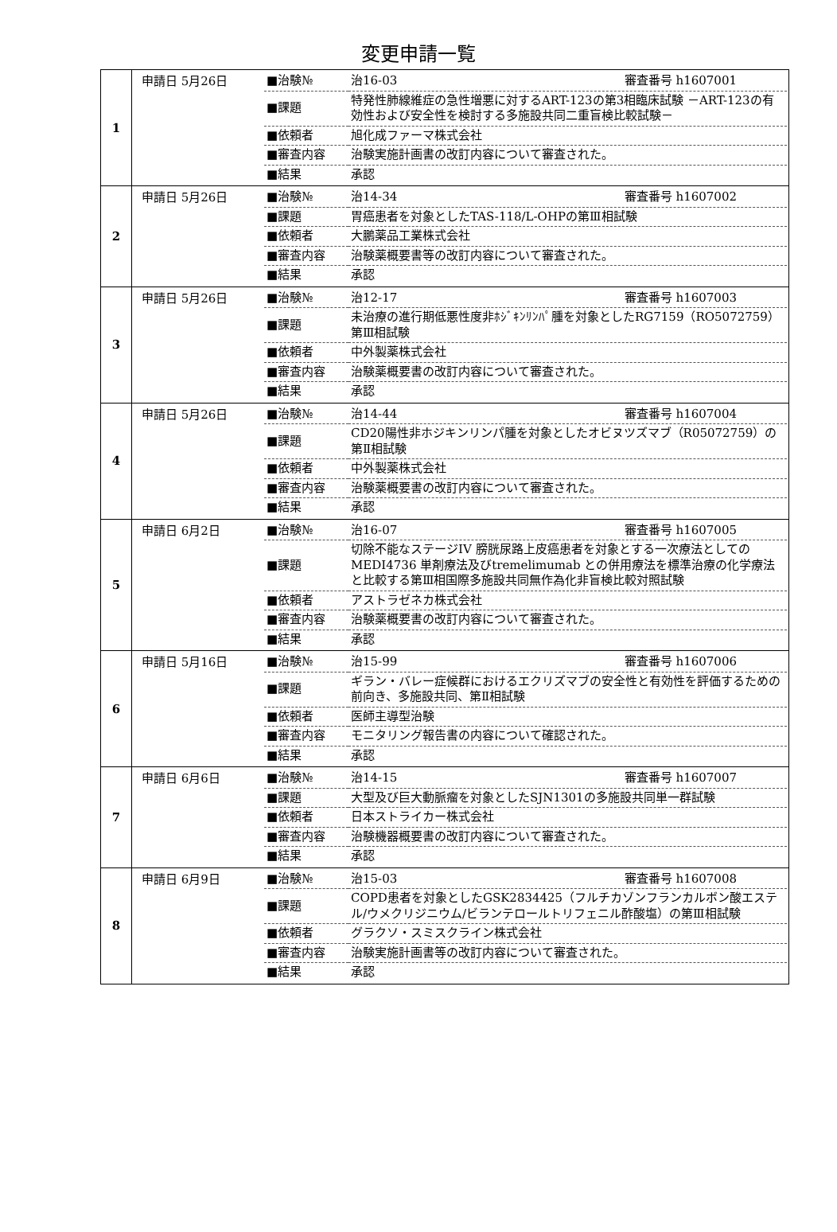変更申請一覧
| 1 | 申請日 5月26日 | / ■治験№ / 治16-03 審査番号 h1607001 / / ■課題 / 特発性肺線維症の急性増悪に対するART-123の第3相臨床試験 －ART-123の有効性および安全性を検討する多施設共同二重盲検比較試験－ / / ■依頼者 / 旭化成ファーマ株式会社 / / ■審査内容 / 治験実施計画書の改訂内容について審査された。 / / ■結果 / 承認 / |
| 2 | 申請日 5月26日 | / ■治験№ / 治14-34 審査番号 h1607002 / / ■課題 / 胃癌患者を対象としたTAS-118/L-OHPの第Ⅲ相試験 / / ■依頼者 / 大鵬薬品工業株式会社 / / ■審査内容 / 治験薬概要書等の改訂内容について審査された。 / / ■結果 / 承認 / |
| 3 | 申請日 5月26日 | / ■治験№ / 治12-17 審査番号 h1607003 / / ■課題 / 未治療の進行期低悪性度非ﾎｼﾞｷﾝﾘﾝﾊﾟ腫を対象としたRG7159（RO5072759）第Ⅲ相試験 / / ■依頼者 / 中外製薬株式会社 / / ■審査内容 / 治験薬概要書の改訂内容について審査された。 / / ■結果 / 承認 / |
| 4 | 申請日 5月26日 | / ■治験№ / 治14-44 審査番号 h1607004 / / ■課題 / CD20陽性非ホジキンリンパ腫を対象としたオビヌツズマブ（R05072759）の第Ⅱ相試験 / / ■依頼者 / 中外製薬株式会社 / / ■審査内容 / 治験薬概要書の改訂内容について審査された。 / / ■結果 / 承認 / |
| 5 | 申請日 6月2日 | / ■治験№ / 治16-07 審査番号 h1607005 / / ■課題 / 切除不能なステージIV 膀胱尿路上皮癌患者を対象とする一次療法としてのMEDI4736 単剤療法及びtremelimumab との併用療法を標準治療の化学療法と比較する第Ⅲ相国際多施設共同無作為化非盲検比較対照試験 / / ■依頼者 / アストラゼネカ株式会社 / / ■審査内容 / 治験薬概要書の改訂内容について審査された。 / / ■結果 / 承認 / |
| 6 | 申請日 5月16日 | / ■治験№ / 治15-99 審査番号 h1607006 / / ■課題 / ギラン・バレー症候群におけるエクリズマブの安全性と有効性を評価するための前向き、多施設共同、第Ⅱ相試験 / / ■依頼者 / 医師主導型治験 / / ■審査内容 / モニタリング報告書の内容について確認された。 / / ■結果 / 承認 / |
| 7 | 申請日 6月6日 | / ■治験№ / 治14-15 審査番号 h1607007 / / ■課題 / 大型及び巨大動脈瘤を対象としたSJN1301の多施設共同単一群試験 / / ■依頼者 / 日本ストライカー株式会社 / / ■審査内容 / 治験機器概要書の改訂内容について審査された。 / / ■結果 / 承認 / |
| 8 | 申請日 6月9日 | / ■治験№ / 治15-03 審査番号 h1607008 / / ■課題 / COPD患者を対象としたGSK2834425（フルチカゾンフランカルボン酸エステル/ウメクリジニウム/ビランテロールトリフェニル酢酸塩）の第Ⅲ相試験 / / ■依頼者 / グラクソ・スミスクライン株式会社 / / ■審査内容 / 治験実施計画書等の改訂内容について審査された。 / / ■結果 / 承認 / |